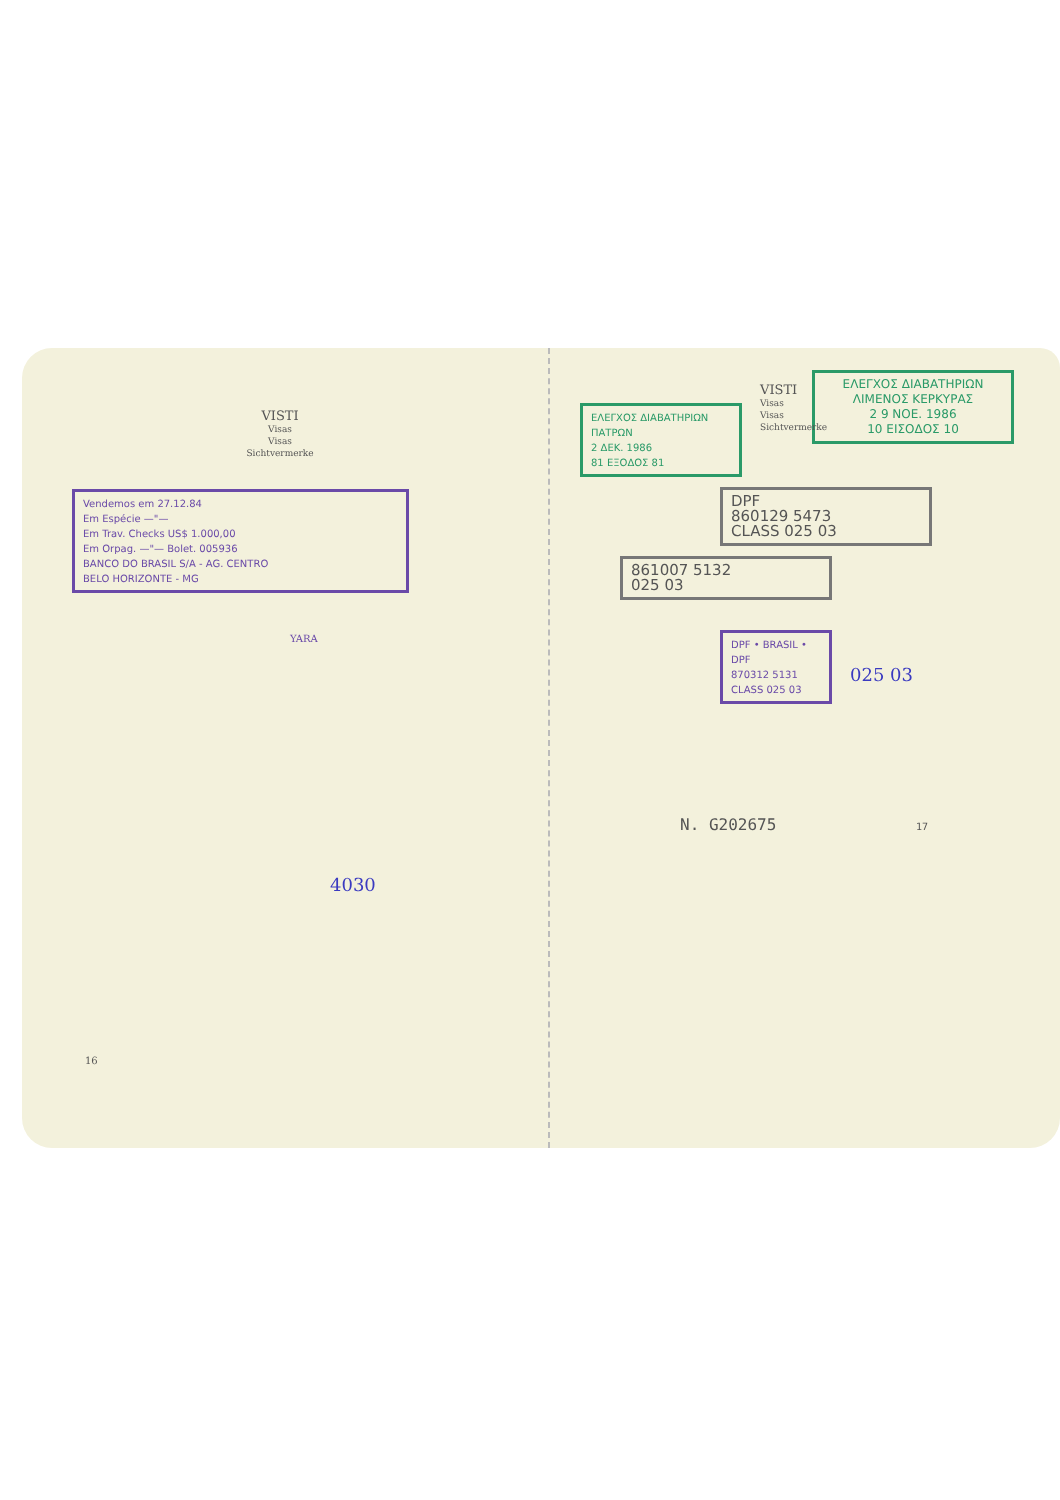VISTI
Visas
Visas
Sichtvermerke
Vendemos em 27.12.84
Em Espécie —"—
Em Trav. Checks US$ 1.000,00
Em Orpag. —"— Bolet. 005936
BANCO DO BRASIL S/A - AG. CENTRO
BELO HORIZONTE - MG
YARA
4030
16
ΕΛΕΓΧΟΣ ΔΙΑΒΑΤΗΡΙΩΝ
ΛΙΜΕΝΟΣ ΚΕΡΚΥΡΑΣ
2 9 NOE. 1986
10 ΕΙΣΟΔΟΣ 10
VISTI
Visas
Visas
Sichtvermerke
ΕΛΕΓΧΟΣ ΔΙΑΒΑΤΗΡΙΩΝ
ΠΑΤΡΩΝ
2 ΔΕΚ. 1986
81 ΕΞΟΔΟΣ 81
DPF
860129 5473
CLASS 025 03
861007 5132
025 03
DPF • BRASIL • DPF
870312 5131
CLASS 025 03
025 03
N. G202675 17